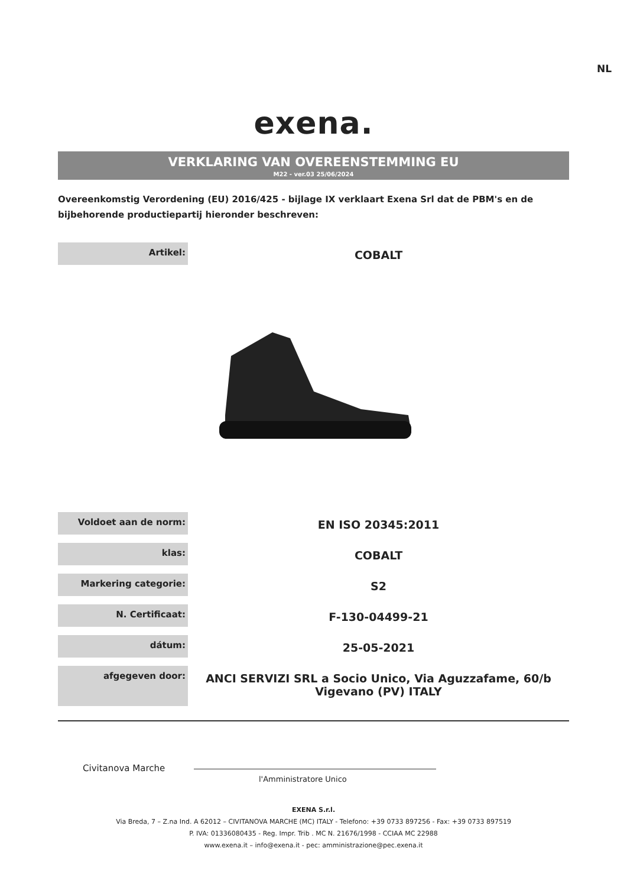NL
exena.
VERKLARING VAN OVEREENSTEMMING EU
M22 - ver.03 25/06/2024
Overeenkomstig Verordening (EU) 2016/425 - bijlage IX verklaart Exena Srl dat de PBM's en de bijbehorende productiepartij hieronder beschreven:
| Artikel: | COBALT |
| Voldoet aan de norm: | EN ISO 20345:2011 |
| klas: | COBALT |
| Markering categorie: | S2 |
| N. Certificaat: | F-130-04499-21 |
| dátum: | 25-05-2021 |
| afgegeven door: | ANCI SERVIZI SRL a Socio Unico, Via Aguzzafame, 60/b Vigevano (PV) ITALY |
Civitanova Marche
l'Amministratore Unico
EXENA S.r.l.
Via Breda, 7 – Z.na Ind. A 62012 – CIVITANOVA MARCHE (MC) ITALY - Telefono: +39 0733 897256 - Fax: +39 0733 897519
P. IVA: 01336080435 - Reg. Impr. Trib . MC N. 21676/1998 - CCIAA MC 22988
www.exena.it – info@exena.it - pec: amministrazione@pec.exena.it